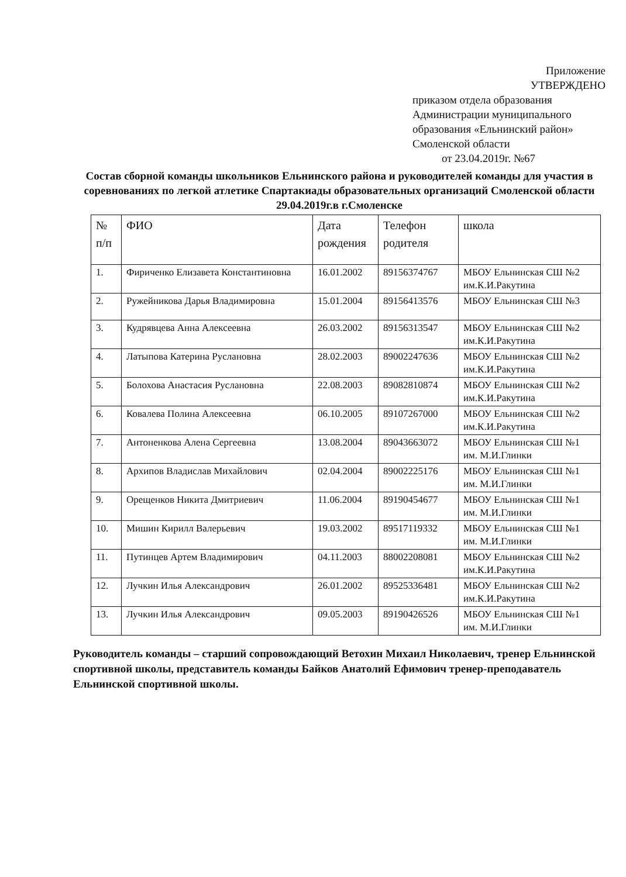Приложение
УТВЕРЖДЕНО
приказом отдела образования
Администрации муниципального
образования «Ельнинский район»
Смоленской области
от 23.04.2019г. №67
Состав сборной команды школьников Ельнинского района и руководителей команды для участия в соревнованиях по легкой атлетике Спартакиады образовательных организаций Смоленской области 29.04.2019г.в г.Смоленске
| № п/п | ФИО | Дата рождения | Телефон родителя | школа |
| --- | --- | --- | --- | --- |
| 1. | Фириченко Елизавета Константиновна | 16.01.2002 | 89156374767 | МБОУ Ельнинская СШ №2 им.К.И.Ракутина |
| 2. | Ружейникова Дарья Владимировна | 15.01.2004 | 89156413576 | МБОУ Ельнинская СШ №3 |
| 3. | Кудрявцева Анна Алексеевна | 26.03.2002 | 89156313547 | МБОУ Ельнинская СШ №2 им.К.И.Ракутина |
| 4. | Латыпова Катерина Руслановна | 28.02.2003 | 89002247636 | МБОУ Ельнинская СШ №2 им.К.И.Ракутина |
| 5. | Болохова Анастасия Руслановна | 22.08.2003 | 89082810874 | МБОУ Ельнинская СШ №2 им.К.И.Ракутина |
| 6. | Ковалева Полина Алексеевна | 06.10.2005 | 89107267000 | МБОУ Ельнинская СШ №2 им.К.И.Ракутина |
| 7. | Антоненкова Алена Сергеевна | 13.08.2004 | 89043663072 | МБОУ Ельнинская СШ №1 им. М.И.Глинки |
| 8. | Архипов Владислав Михайлович | 02.04.2004 | 89002225176 | МБОУ Ельнинская СШ №1 им. М.И.Глинки |
| 9. | Орещенков Никита Дмитриевич | 11.06.2004 | 89190454677 | МБОУ Ельнинская СШ №1 им. М.И.Глинки |
| 10. | Мишин Кирилл Валерьевич | 19.03.2002 | 89517119332 | МБОУ Ельнинская СШ №1 им. М.И.Глинки |
| 11. | Путинцев Артем Владимирович | 04.11.2003 | 88002208081 | МБОУ Ельнинская СШ №2 им.К.И.Ракутина |
| 12. | Лучкин Илья Александрович | 26.01.2002 | 89525336481 | МБОУ Ельнинская СШ №2 им.К.И.Ракутина |
| 13. | Лучкин Илья Александрович | 09.05.2003 | 89190426526 | МБОУ Ельнинская СШ №1 им. М.И.Глинки |
Руководитель команды – старший сопровождающий Ветохин Михаил Николаевич, тренер Ельнинской спортивной школы, представитель команды Байков Анатолий Ефимович тренер-преподаватель Ельнинской спортивной школы.